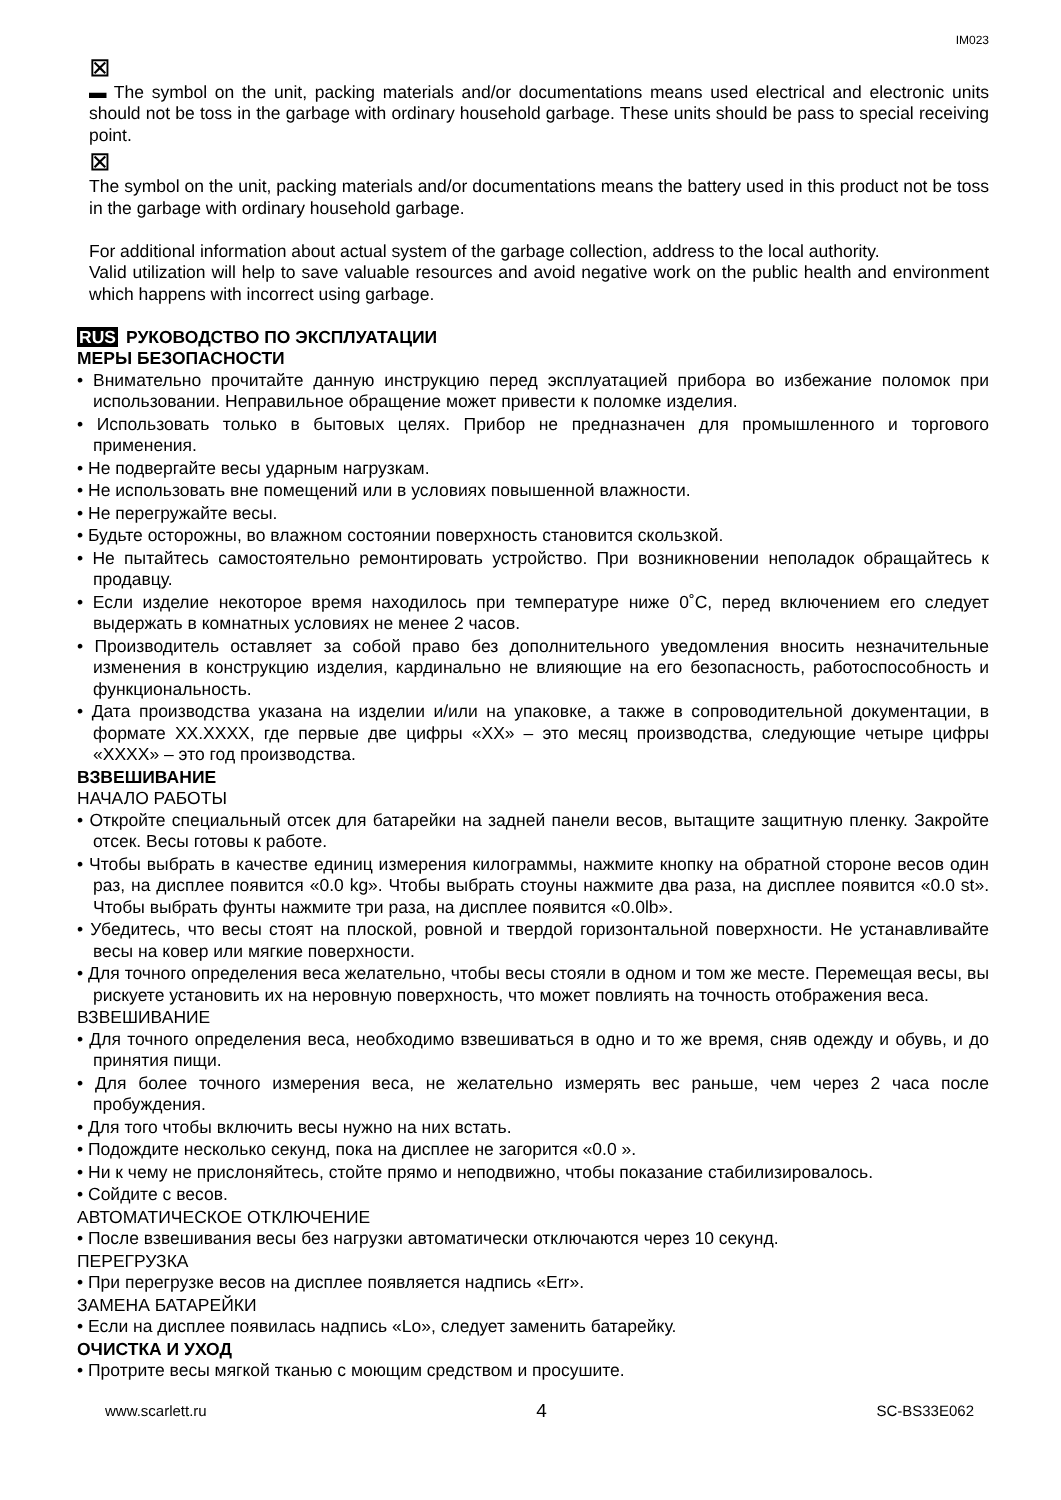IM023
⊠
▬ The symbol on the unit, packing materials and/or documentations means used electrical and electronic units should not be toss in the garbage with ordinary household garbage. These units should be pass to special receiving point.
⊠
The symbol on the unit, packing materials and/or documentations means the battery used in this product not be toss in the garbage with ordinary household garbage.
For additional information about actual system of the garbage collection, address to the local authority.
Valid utilization will help to save valuable resources and avoid negative work on the public health and environment which happens with incorrect using garbage.
RUS РУКОВОДСТВО ПО ЭКСПЛУАТАЦИИ
МЕРЫ БЕЗОПАСНОСТИ
• Внимательно прочитайте данную инструкцию перед эксплуатацией прибора во избежание поломок при использовании. Неправильное обращение может привести к поломке изделия.
• Использовать только в бытовых целях. Прибор не предназначен для промышленного и торгового применения.
• Не подвергайте весы ударным нагрузкам.
• Не использовать вне помещений или в условиях повышенной влажности.
• Не перегружайте весы.
• Будьте осторожны, во влажном состоянии поверхность становится скользкой.
• Не пытайтесь самостоятельно ремонтировать устройство. При возникновении неполадок обращайтесь к продавцу.
• Если изделие некоторое время находилось при температуре ниже 0˚C, перед включением его следует выдержать в комнатных условиях не менее 2 часов.
• Производитель оставляет за собой право без дополнительного уведомления вносить незначительные изменения в конструкцию изделия, кардинально не влияющие на его безопасность, работоспособность и функциональность.
• Дата производства указана на изделии и/или на упаковке, а также в сопроводительной документации, в формате XX.XXXX, где первые две цифры «XX» – это месяц производства, следующие четыре цифры «XXXX» – это год производства.
ВЗВЕШИВАНИЕ
НАЧАЛО РАБОТЫ
• Откройте специальный отсек для батарейки на задней панели весов, вытащите защитную пленку. Закройте отсек. Весы готовы к работе.
• Чтобы выбрать в качестве единиц измерения килограммы, нажмите кнопку на обратной стороне весов один раз, на дисплее появится «0.0 kg». Чтобы выбрать стоуны нажмите два раза, на дисплее появится «0.0 st». Чтобы выбрать фунты нажмите три раза, на дисплее появится «0.0lb».
• Убедитесь, что весы стоят на плоской, ровной и твердой горизонтальной поверхности. Не устанавливайте весы на ковер или мягкие поверхности.
• Для точного определения веса желательно, чтобы весы стояли в одном и том же месте. Перемещая весы, вы рискуете установить их на неровную поверхность, что может повлиять на точность отображения веса.
ВЗВЕШИВАНИЕ
• Для точного определения веса, необходимо взвешиваться в одно и то же время, сняв одежду и обувь, и до принятия пищи.
• Для более точного измерения веса, не желательно измерять вес раньше, чем через 2 часа после пробуждения.
• Для того чтобы включить весы нужно на них встать.
• Подождите несколько секунд, пока на дисплее не загорится «0.0 ».
• Ни к чему не прислоняйтесь, стойте прямо и неподвижно, чтобы показание стабилизировалось.
• Сойдите с весов.
АВТОМАТИЧЕСКОЕ ОТКЛЮЧЕНИЕ
• После взвешивания весы без нагрузки автоматически отключаются через 10 секунд.
ПЕРЕГРУЗКА
• При перегрузке весов на дисплее появляется надпись «Err».
ЗАМЕНА БАТАРЕЙКИ
• Если на дисплее появилась надпись «Lo», следует заменить батарейку.
ОЧИСТКА И УХОД
• Протрите весы мягкой тканью с моющим средством и просушите.
www.scarlett.ru 4 SC-BS33E062